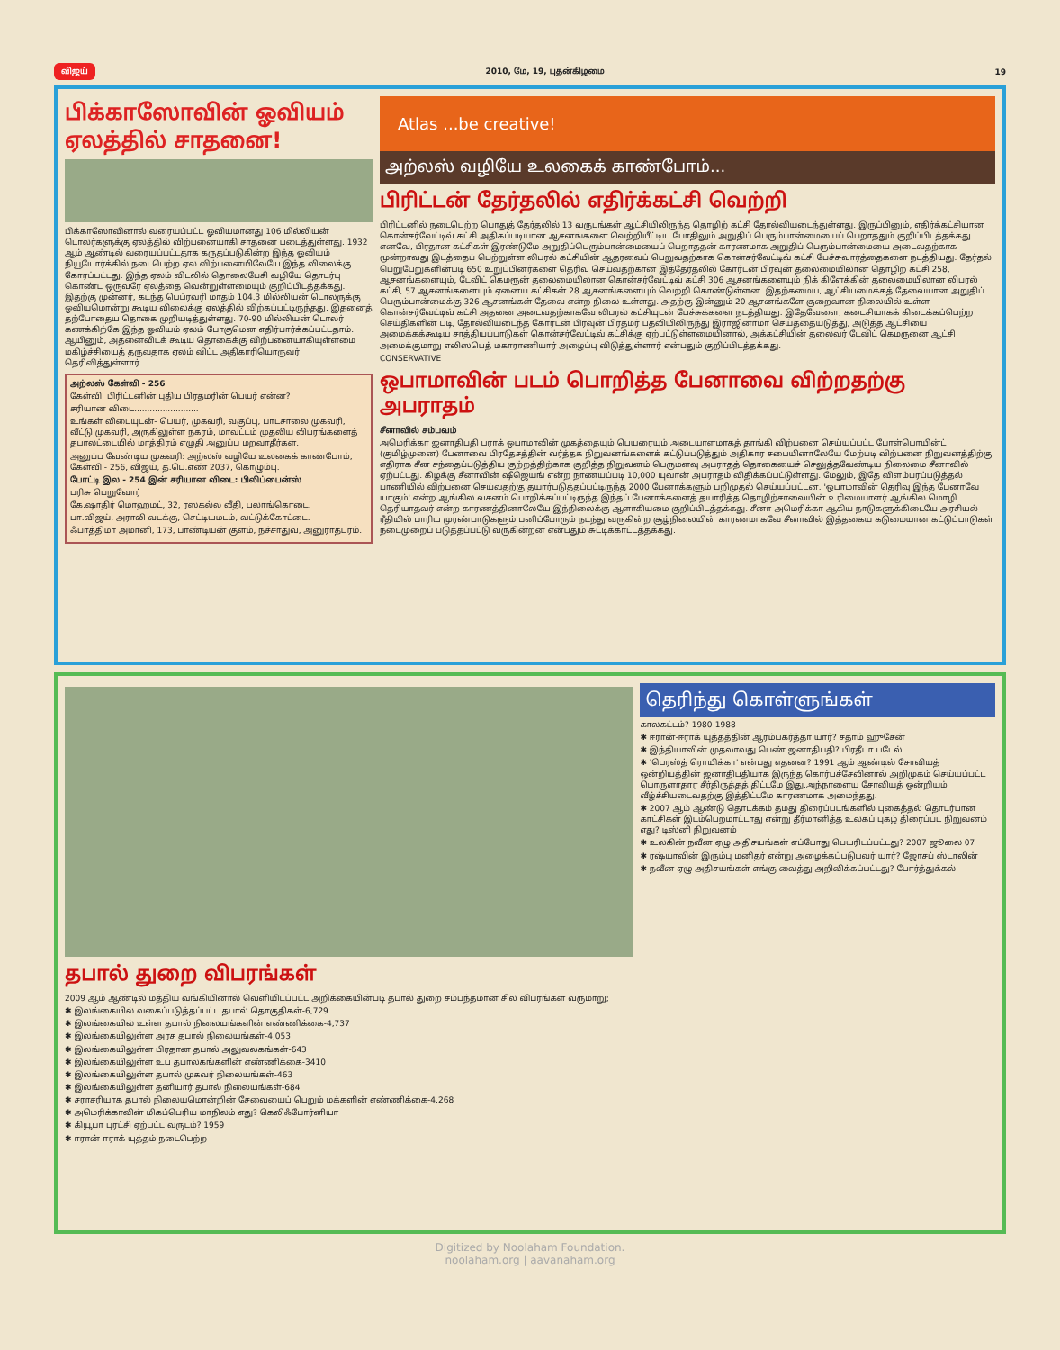விஜய் 2010, மே, 19, புதன்கிழமை 19
பிக்காஸோவின் ஓவியம் ஏலத்தில் சாதனை!
பிக்காஸோவினால் வரையப்பட்ட ஓவியமானது 106 மில்லியன் டொலர்களுக்கு ஏலத்தில் விற்பனையாகி சாதனை படைத்துள்ளது. 1932 ஆம் ஆண்டில் வரையப்பட்டதாக கருதப்படுகின்ற இந்த ஓவியம் நியூயோர்க்கில் நடைபெற்ற ஏல விற்பனையிலேயே இந்த விலைக்கு கோரப்பட்டது. இந்த ஏலம் விடலில் தொலைபேசி வழியே தொடர்பு கொண்ட ஒருவரே ஏலத்தை வென்றுள்ளமையும் குறிப்பிடத்தக்கது. இதற்கு முன்னர், கடந்த பெப்ரவரி மாதம் 104.3 மில்லியன் டொலருக்கு ஓவியமொன்று கூடிய விலைக்கு ஏலத்தில் விற்கப்பட்டிருந்தது. இதனைத் தற்போதைய தொகை முறியடித்துள்ளது. 70-90 மில்லியன் டொலர் கணக்கிற்கே இந்த ஓவியம் ஏலம் போகுமென எதிர்பார்க்கப்பட்டதாம். ஆயினும், அதனைவிடக் கூடிய தொகைக்கு விற்பனையாகியுள்ளமை மகிழ்ச்சியைத் தருவதாக ஏலம் விட்ட அதிகாரியொருவர் தெரிவித்துள்ளார்.
அற்லஸ் கேள்வி - 256
கேள்வி: பிரிட்டனின் புதிய பிரதமரின் பெயர் என்ன?
சரியான விடை.........................
உங்கள் விடையுடன்- பெயர், முகவரி, வகுப்பு, பாடசாலை முகவரி, வீட்டு முகவரி, அருகிலுள்ள நகரம், மாவட்டம் முதலிய விபரங்களைத் தபாலட்டையில் மாத்திரம் எழுதி அனுப்ப மறவாதீர்கள்.
அனுப்ப வேண்டிய முகவரி: அற்லஸ் வழியே உலகைக் காண்போம், கேள்வி - 256, விஜய், த.பெ.எண் 2037, கொழும்பு.
போட்டி இல - 254 இன் சரியான விடை: பிலிப்பைன்ஸ்
பரிசு பெறுவோர்
கே.ஷாதிர் மொஹமட், 32, ரஸகல்ல வீதி, பலாங்கொடை.
பா.விஜய், அராலி வடக்கு, செட்டியமடம், வட்டுக்கோட்டை.
ஃபாத்திமா அமானி, 173, பாண்டியன் குளம், நச்சாதுவ, அனுராதபுரம்.
Atlas ...be creative!
அற்லஸ் வழியே உலகைக் காண்போம்...
பிரிட்டன் தேர்தலில் எதிர்க்கட்சி வெற்றி
பிரிட்டனில் நடைபெற்ற பொதுத் தேர்தலில் 13 வருடங்கள் ஆட்சியிலிருந்த தொழிற் கட்சி தோல்வியடைந்துள்ளது. இருப்பினும், எதிர்க்கட்சியான கொன்சர்வேட்டிவ் கட்சி அதிகப்படியான ஆசனங்களை வெற்றியீட்டிய போதிலும் அறுதிப் பெரும்பான்மையைப் பெறாததும் குறிப்பிடத்தக்கது. எனவே, பிரதான கட்சிகள் இரண்டுமே அறுதிப்பெரும்பான்மையைப் பெறாததன் காரணமாக அறுதிப் பெரும்பான்மையை அடைவதற்காக மூன்றாவது இடத்தைப் பெற்றுள்ள லிபரல் கட்சியின் ஆதரவைப் பெறுவதற்காக கொன்சர்வேட்டிவ் கட்சி பேச்சுவார்த்தைகளை நடத்தியது. தேர்தல் பெறுபேறுகளின்படி 650 உறுப்பினர்களை தெரிவு செய்வதற்கான இத்தேர்தலில் கோர்டன் பிரவுன் தலைமையிலான தொழிற் கட்சி 258, ஆசனங்களையும், டேவிட் கெமரூன் தலைமையிலான கொன்சர்வேட்டிவ் கட்சி 306 ஆசனங்களையும் நிக் கிளேக்கின் தலைமையிலான லிபரல் கட்சி, 57 ஆசனங்களையும் ஏனைய கட்சிகள் 28 ஆசனங்களையும் வெற்றி கொண்டுள்ளன. இதற்கமைய, ஆட்சியமைக்கத் தேவையான அறுதிப் பெரும்பான்மைக்கு 326 ஆசனங்கள் தேவை என்ற நிலை உள்ளது. அதற்கு இன்னும் 20 ஆசனங்களே குறைவான நிலையில் உள்ள கொன்சர்வேட்டிவ் கட்சி அதனை அடைவதற்காகவே லிபரல் கட்சியுடன் பேச்சுக்களை நடத்தியது. இதேவேளை, கடைசியாகக் கிடைக்கப்பெற்ற செய்திகளின் படி, தோல்வியடைந்த கோர்டன் பிரவுன் பிரதமர் பதவியிலிருந்து இராஜினாமா செய்ததையடுத்து, அடுத்த ஆட்சியை அமைக்கக்கூடிய சாத்தியப்பாடுகள் கொன்சர்வேட்டிவ் கட்சிக்கு ஏற்பட்டுள்ளமையினால், அக்கட்சியின் தலைவர் டேவிட் கெமருனை ஆட்சி அமைக்குமாறு எலிஸபெத் மகாராணியார் அழைப்பு விடுத்துள்ளார் என்பதும் குறிப்பிடத்தக்கது.
CONSERVATIVE
ஒபாமாவின் படம் பொறித்த பேனாவை விற்றதற்கு அபராதம்
சீனாவில் சம்பவம்
அமெரிக்கா ஜனாதிபதி பராக் ஒபாமாவின் முகத்தையும் பெயரையும் அடையாளமாகத் தாங்கி விற்பனை செய்யப்பட்ட போள்பொயின்ட் (குமிழ்முனை) பேனாவை பிரதேசத்தின் வர்த்தக நிறுவனங்களைக் கட்டுப்படுத்தும் அதிகார சபையினாலேயே மேற்படி விற்பனை நிறுவனத்திற்கு எதிராக சீன சந்தைப்படுத்திய குற்றத்திற்காக குறித்த நிறுவனம் பெருமளவு அபராதத் தொகையைச் செலுத்தவேண்டிய நிலைமை சீனாவில் ஏற்பட்டது. கிழக்கு சீனாவின் ஷீஜெயங் என்ற நாணயப்படி 10,000 யுவான் அபராதம் விதிக்கப்பட்டுள்ளது. மேலும், இதே விளம்பரப்படுத்தல் பாணியில் விற்பனை செய்வதற்கு தயார்படுத்தப்பட்டிருந்த 2000 பேனாக்களும் பறிமுதல் செய்யப்பட்டன. 'ஒபாமாவின் தெரிவு இந்த பேனாவே யாகும்' என்ற ஆங்கில வசனம் பொறிக்கப்பட்டிருந்த இந்தப் பேனாக்களைத் தயாரித்த தொழிற்சாலையின் உரிமையாளர் ஆங்கில மொழி தெரியாதவர் என்ற காரணத்தினாலேயே இந்நிலைக்கு ஆளாகியமை குறிப்பிடத்தக்கது. சீனா-அமெரிக்கா ஆகிய நாடுகளுக்கிடையே அரசியல் ரீதியில் பாரிய முரண்பாடுகளும் பனிப்போரும் நடந்து வருகின்ற சூழ்நிலையின் காரணமாகவே சீனாவில் இத்தகைய கடுமையான கட்டுப்பாடுகள் நடைமுறைப் படுத்தப்பட்டு வருகின்றன என்பதும் சுட்டிக்காட்டத்தக்கது.
தபால் துறை விபரங்கள்
2009 ஆம் ஆண்டில் மத்திய வங்கியினால் வெளியிடப்பட்ட அறிக்கையின்படி தபால் துறை சம்பந்தமான சில விபரங்கள் வருமாறு;
✱ இலங்கையில் வகைப்படுத்தப்பட்ட தபால் தொகுதிகள்-6,729
✱ இலங்கையில் உள்ள தபால் நிலையங்களின் எண்ணிக்கை-4,737
✱ இலங்கையிலுள்ள அரச தபால் நிலையங்கள்-4,053
✱ இலங்கையிலுள்ள பிரதான தபால் அலுவலகங்கள்-643
✱ இலங்கையிலுள்ள உப தபாலகங்களின் எண்ணிக்கை-3410
✱ இலங்கையிலுள்ள தபால் முகவர் நிலையங்கள்-463
✱ இலங்கையிலுள்ள தனியார் தபால் நிலையங்கள்-684
✱ சராசரியாக தபால் நிலையமொன்றின் சேவையைப் பெறும் மக்களின் எண்ணிக்கை-4,268
✱ அமெரிக்காவின் மிகப்பெரிய மாநிலம் எது? கெலிஃபோர்னியா
✱ கியூபா புரட்சி ஏற்பட்ட வருடம்? 1959
✱ ஈரான்-ஈராக் யுத்தம் நடைபெற்ற
தெரிந்து கொள்ளுங்கள்
காலகட்டம்? 1980-1988
✱ ஈரான்-ஈராக் யுத்தத்தின் ஆரம்பகர்த்தா யார்? சதாம் ஹுசேன்
✱ இந்தியாவின் முதலாவது பெண் ஜனாதிபதி? பிரதீபா படேல்
✱ 'பெரஸ்த் ரொயிக்கா' என்பது எதனை? 1991 ஆம் ஆண்டில் சோவியத் ஒன்றியத்தின் ஜனாதிபதியாக இருந்த கொர்பச்சேவினால் அறிமுகம் செய்யப்பட்ட பொருளாதார சீர்திருத்தத் திட்டமே இது.அந்நாளைய சோவியத் ஒன்றியம் வீழ்ச்சியடைவதற்கு இத்திட்டமே காரணமாக அமைந்தது.
✱ 2007 ஆம் ஆண்டு தொடக்கம் தமது திரைப்படங்களில் புகைத்தல் தொடர்பான காட்சிகள் இடம்பெறமாட்டாது என்று தீர்மானித்த உலகப் புகழ் திரைப்பட நிறுவனம் எது? டிஸ்னி நிறுவனம்
✱ உலகின் நவீன ஏழு அதிசயங்கள் எப்போது பெயரிடப்பட்டது? 2007 ஜூலை 07
✱ ரஷ்யாவின் இரும்பு மனிதர் என்று அழைக்கப்படுபவர் யார்? ஜோசப் ஸ்டாலின்
✱ நவீன ஏழு அதிசயங்கள் எங்கு வைத்து அறிவிக்கப்பட்டது? போர்த்துக்கல்
Digitized by Noolaham Foundation.
noolaham.org | aavanaham.org